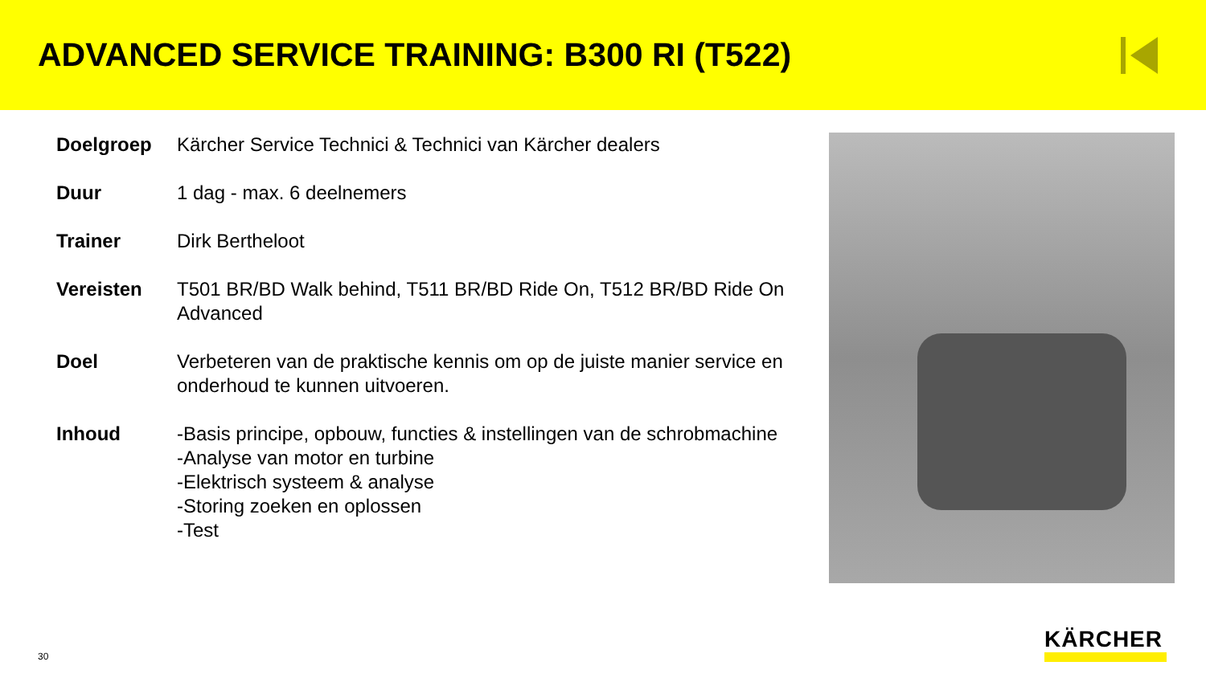ADVANCED SERVICE TRAINING: B300 RI (T522)
| Doelgroep | Kärcher Service Technici & Technici van Kärcher dealers |
| Duur | 1 dag - max. 6 deelnemers |
| Trainer | Dirk Bertheloot |
| Vereisten | T501 BR/BD Walk behind, T511 BR/BD Ride On, T512 BR/BD Ride On Advanced |
| Doel | Verbeteren van de praktische kennis om op de juiste manier service en onderhoud te kunnen uitvoeren. |
| Inhoud | -Basis principe, opbouw, functies & instellingen van de schrobmachine -Analyse van motor en turbine -Elektrisch systeem & analyse -Storing zoeken en oplossen -Test |
30
KÄRCHER